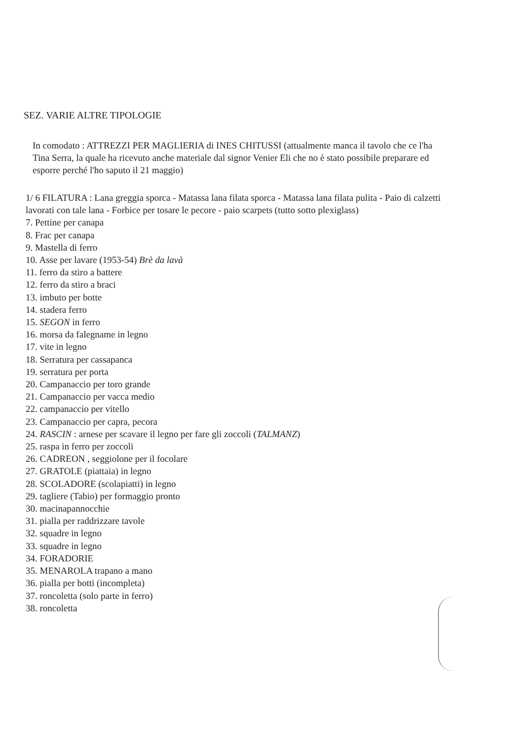SEZ. VARIE ALTRE TIPOLOGIE
In comodato : ATTREZZI PER MAGLIERIA di INES CHITUSSI (attualmente manca il tavolo che ce l'ha Tina Serra, la quale ha ricevuto anche materiale dal signor Venier Eli che no è stato possibile preparare ed esporre perché l'ho saputo il 21 maggio)
1/ 6 FILATURA : Lana greggia sporca - Matassa lana filata sporca - Matassa lana filata pulita - Paio di calzetti lavorati con tale lana - Forbice per tosare le pecore - paio scarpets (tutto sotto plexiglass)
7. Pettine per canapa
8. Frac per canapa
9. Mastella di ferro
10. Asse per lavare (1953-54) Brè da lavà
11. ferro da stiro a battere
12. ferro da stiro a braci
13. imbuto per botte
14. stadera ferro
15. SEGON in ferro
16. morsa da falegname in legno
17. vite in legno
18. Serratura per cassapanca
19. serratura per porta
20. Campanaccio per toro grande
21. Campanaccio per vacca medio
22. campanaccio per vitello
23. Campanaccio per capra, pecora
24. RASCIN : arnese per scavare il legno per fare gli zoccoli (TALMANZ)
25. raspa in ferro per zoccoli
26. CADREON , seggiolone per il focolare
27. GRATOLE (piattaia) in legno
28. SCOLADORE (scolapiatti) in legno
29. tagliere (Tabio) per formaggio pronto
30. macinapannocchie
31. pialla per raddrizzare tavole
32. squadre in legno
33. squadre in legno
34. FORADORIE
35. MENAROLA trapano a mano
36. pialla per botti (incompleta)
37. roncoletta (solo parte in ferro)
38. roncoletta